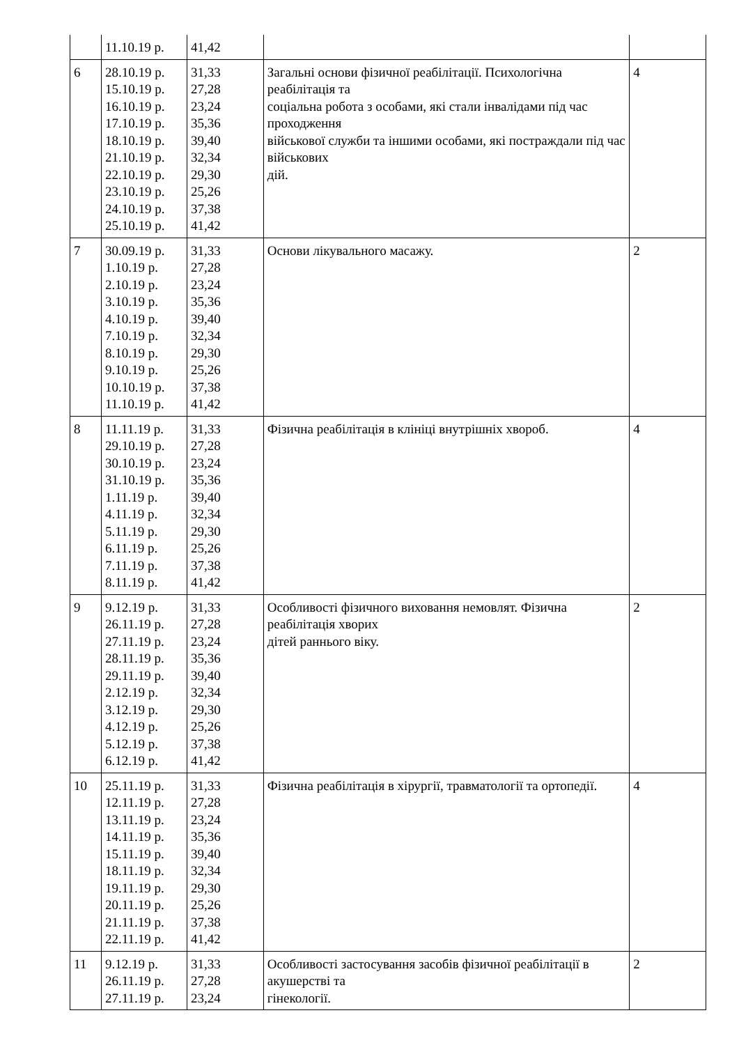| | 11.10.19 р. | 41,42 | | |
| 6 | 28.10.19 р. 15.10.19 р. 16.10.19 р. 17.10.19 р. 18.10.19 р. 21.10.19 р. 22.10.19 р. 23.10.19 р. 24.10.19 р. 25.10.19 р. | 31,33 27,28 23,24 35,36 39,40 32,34 29,30 25,26 37,38 41,42 | Загальні основи фізичної реабілітації. Психологічна реабілітація та соціальна робота з особами, які стали інвалідами під час проходження військової служби та іншими особами, які постраждали під час військових дій. | 4 |
| 7 | 30.09.19 р. 1.10.19 р. 2.10.19 р. 3.10.19 р. 4.10.19 р. 7.10.19 р. 8.10.19 р. 9.10.19 р. 10.10.19 р. 11.10.19 р. | 31,33 27,28 23,24 35,36 39,40 32,34 29,30 25,26 37,38 41,42 | Основи лікувального масажу. | 2 |
| 8 | 11.11.19 р. 29.10.19 р. 30.10.19 р. 31.10.19 р. 1.11.19 р. 4.11.19 р. 5.11.19 р. 6.11.19 р. 7.11.19 р. 8.11.19 р. | 31,33 27,28 23,24 35,36 39,40 32,34 29,30 25,26 37,38 41,42 | Фізична реабілітація в клініці внутрішніх хвороб. | 4 |
| 9 | 9.12.19 р. 26.11.19 р. 27.11.19 р. 28.11.19 р. 29.11.19 р. 2.12.19 р. 3.12.19 р. 4.12.19 р. 5.12.19 р. 6.12.19 р. | 31,33 27,28 23,24 35,36 39,40 32,34 29,30 25,26 37,38 41,42 | Особливості фізичного виховання немовлят. Фізична реабілітація хворих дітей раннього віку. | 2 |
| 10 | 25.11.19 р. 12.11.19 р. 13.11.19 р. 14.11.19 р. 15.11.19 р. 18.11.19 р. 19.11.19 р. 20.11.19 р. 21.11.19 р. 22.11.19 р. | 31,33 27,28 23,24 35,36 39,40 32,34 29,30 25,26 37,38 41,42 | Фізична реабілітація в хірургії, травматології та ортопедії. | 4 |
| 11 | 9.12.19 р. 26.11.19 р. 27.11.19 р. | 31,33 27,28 23,24 | Особливості застосування засобів фізичної реабілітації в акушерстві та гінекології. | 2 |